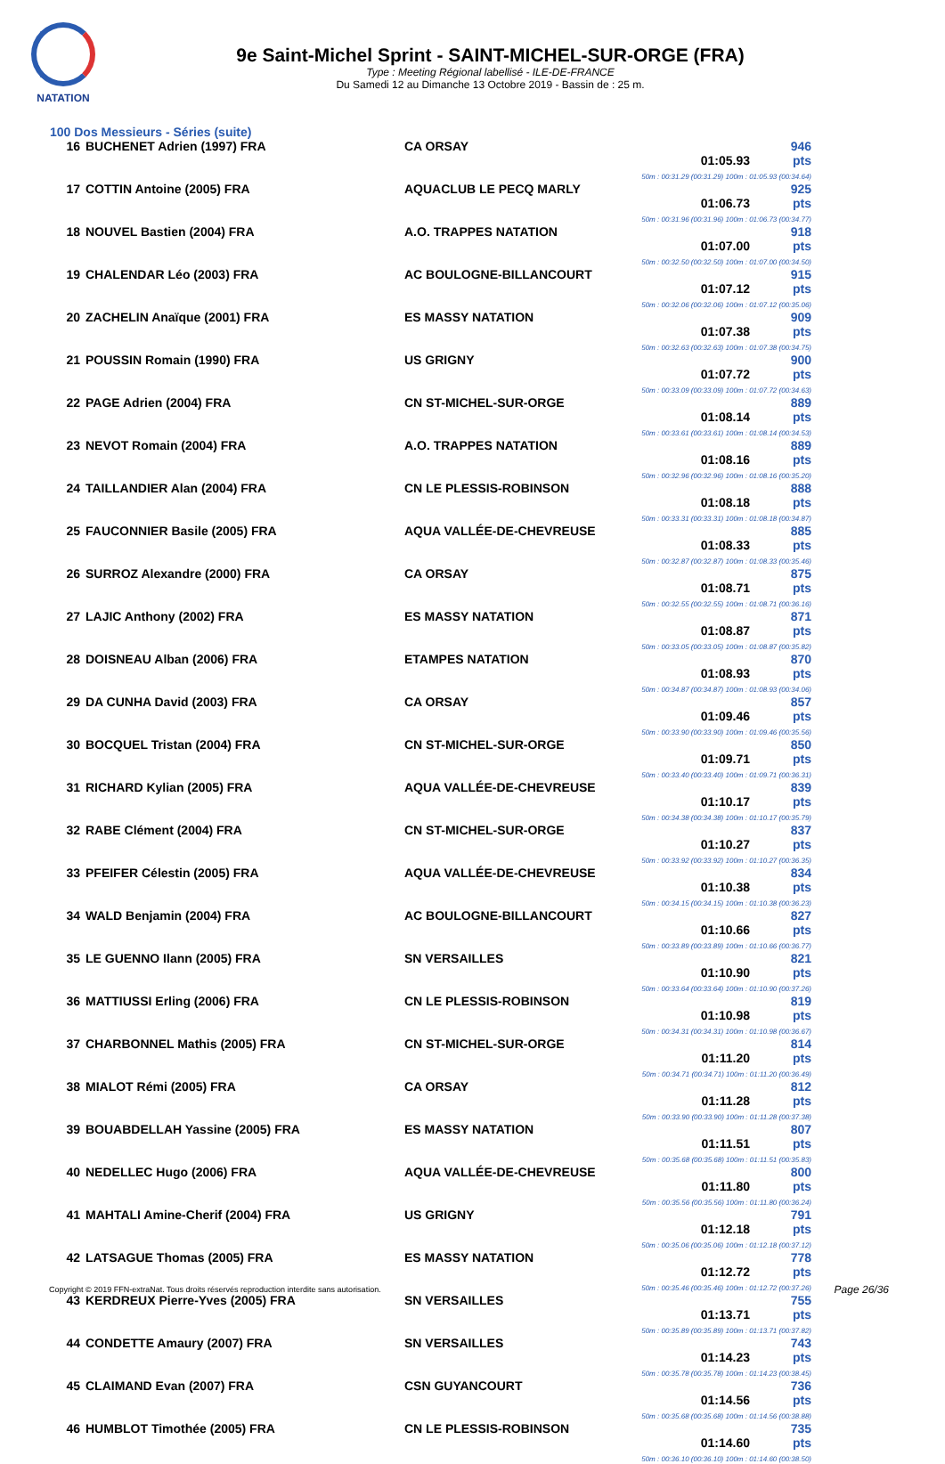NATATION
9e Saint-Michel Sprint - SAINT-MICHEL-SUR-ORGE (FRA)
Type : Meeting Régional labellisé - ILE-DE-FRANCE
Du Samedi 12 au Dimanche 13 Octobre 2019 - Bassin de : 25 m.
100 Dos Messieurs - Séries (suite)
| 16 | BUCHENET Adrien (1997) FRA | CA ORSAY | 01:05.93 946 pts 50m : 00:31.29 (00:31.29) 100m : 01:05.93 (00:34.64) |
| 17 | COTTIN Antoine (2005) FRA | AQUACLUB LE PECQ MARLY | 01:06.73 925 pts 50m : 00:31.96 (00:31.96) 100m : 01:06.73 (00:34.77) |
| 18 | NOUVEL Bastien (2004) FRA | A.O. TRAPPES NATATION | 01:07.00 918 pts 50m : 00:32.50 (00:32.50) 100m : 01:07.00 (00:34.50) |
| 19 | CHALENDAR Léo (2003) FRA | AC BOULOGNE-BILLANCOURT | 01:07.12 915 pts 50m : 00:32.06 (00:32.06) 100m : 01:07.12 (00:35.06) |
| 20 | ZACHELIN Anaïque (2001) FRA | ES MASSY NATATION | 01:07.38 909 pts 50m : 00:32.63 (00:32.63) 100m : 01:07.38 (00:34.75) |
| 21 | POUSSIN Romain (1990) FRA | US GRIGNY | 01:07.72 900 pts 50m : 00:33.09 (00:33.09) 100m : 01:07.72 (00:34.63) |
| 22 | PAGE Adrien (2004) FRA | CN ST-MICHEL-SUR-ORGE | 01:08.14 889 pts 50m : 00:33.61 (00:33.61) 100m : 01:08.14 (00:34.53) |
| 23 | NEVOT Romain (2004) FRA | A.O. TRAPPES NATATION | 01:08.16 889 pts 50m : 00:32.96 (00:32.96) 100m : 01:08.16 (00:35.20) |
| 24 | TAILLANDIER Alan (2004) FRA | CN LE PLESSIS-ROBINSON | 01:08.18 888 pts 50m : 00:33.31 (00:33.31) 100m : 01:08.18 (00:34.87) |
| 25 | FAUCONNIER Basile (2005) FRA | AQUA VALLÉE-DE-CHEVREUSE | 01:08.33 885 pts 50m : 00:32.87 (00:32.87) 100m : 01:08.33 (00:35.46) |
| 26 | SURROZ Alexandre (2000) FRA | CA ORSAY | 01:08.71 875 pts 50m : 00:32.55 (00:32.55) 100m : 01:08.71 (00:36.16) |
| 27 | LAJIC Anthony (2002) FRA | ES MASSY NATATION | 01:08.87 871 pts 50m : 00:33.05 (00:33.05) 100m : 01:08.87 (00:35.82) |
| 28 | DOISNEAU Alban (2006) FRA | ETAMPES NATATION | 01:08.93 870 pts 50m : 00:34.87 (00:34.87) 100m : 01:08.93 (00:34.06) |
| 29 | DA CUNHA David (2003) FRA | CA ORSAY | 01:09.46 857 pts 50m : 00:33.90 (00:33.90) 100m : 01:09.46 (00:35.56) |
| 30 | BOCQUEL Tristan (2004) FRA | CN ST-MICHEL-SUR-ORGE | 01:09.71 850 pts 50m : 00:33.40 (00:33.40) 100m : 01:09.71 (00:36.31) |
| 31 | RICHARD Kylian (2005) FRA | AQUA VALLÉE-DE-CHEVREUSE | 01:10.17 839 pts 50m : 00:34.38 (00:34.38) 100m : 01:10.17 (00:35.79) |
| 32 | RABE Clément (2004) FRA | CN ST-MICHEL-SUR-ORGE | 01:10.27 837 pts 50m : 00:33.92 (00:33.92) 100m : 01:10.27 (00:36.35) |
| 33 | PFEIFER Célestin (2005) FRA | AQUA VALLÉE-DE-CHEVREUSE | 01:10.38 834 pts 50m : 00:34.15 (00:34.15) 100m : 01:10.38 (00:36.23) |
| 34 | WALD Benjamin (2004) FRA | AC BOULOGNE-BILLANCOURT | 01:10.66 827 pts 50m : 00:33.89 (00:33.89) 100m : 01:10.66 (00:36.77) |
| 35 | LE GUENNO Ilann (2005) FRA | SN VERSAILLES | 01:10.90 821 pts 50m : 00:33.64 (00:33.64) 100m : 01:10.90 (00:37.26) |
| 36 | MATTIUSSI Erling (2006) FRA | CN LE PLESSIS-ROBINSON | 01:10.98 819 pts 50m : 00:34.31 (00:34.31) 100m : 01:10.98 (00:36.67) |
| 37 | CHARBONNEL Mathis (2005) FRA | CN ST-MICHEL-SUR-ORGE | 01:11.20 814 pts 50m : 00:34.71 (00:34.71) 100m : 01:11.20 (00:36.49) |
| 38 | MIALOT Rémi (2005) FRA | CA ORSAY | 01:11.28 812 pts 50m : 00:33.90 (00:33.90) 100m : 01:11.28 (00:37.38) |
| 39 | BOUABDELLAH Yassine (2005) FRA | ES MASSY NATATION | 01:11.51 807 pts 50m : 00:35.68 (00:35.68) 100m : 01:11.51 (00:35.83) |
| 40 | NEDELLEC Hugo (2006) FRA | AQUA VALLÉE-DE-CHEVREUSE | 01:11.80 800 pts 50m : 00:35.56 (00:35.56) 100m : 01:11.80 (00:36.24) |
| 41 | MAHTALI Amine-Cherif (2004) FRA | US GRIGNY | 01:12.18 791 pts 50m : 00:35.06 (00:35.06) 100m : 01:12.18 (00:37.12) |
| 42 | LATSAGUE Thomas (2005) FRA | ES MASSY NATATION | 01:12.72 778 pts 50m : 00:35.46 (00:35.46) 100m : 01:12.72 (00:37.26) |
| 43 | KERDREUX Pierre-Yves (2005) FRA | SN VERSAILLES | 01:13.71 755 pts 50m : 00:35.89 (00:35.89) 100m : 01:13.71 (00:37.82) |
| 44 | CONDETTE Amaury (2007) FRA | SN VERSAILLES | 01:14.23 743 pts 50m : 00:35.78 (00:35.78) 100m : 01:14.23 (00:38.45) |
| 45 | CLAIMAND Evan (2007) FRA | CSN GUYANCOURT | 01:14.56 736 pts 50m : 00:35.68 (00:35.68) 100m : 01:14.56 (00:38.88) |
| 46 | HUMBLOT Timothée (2005) FRA | CN LE PLESSIS-ROBINSON | 01:14.60 735 pts 50m : 00:36.10 (00:36.10) 100m : 01:14.60 (00:38.50) |
Copyright © 2019 FFN-extraNat. Tous droits réservés reproduction interdite sans autorisation.
Page 26/36